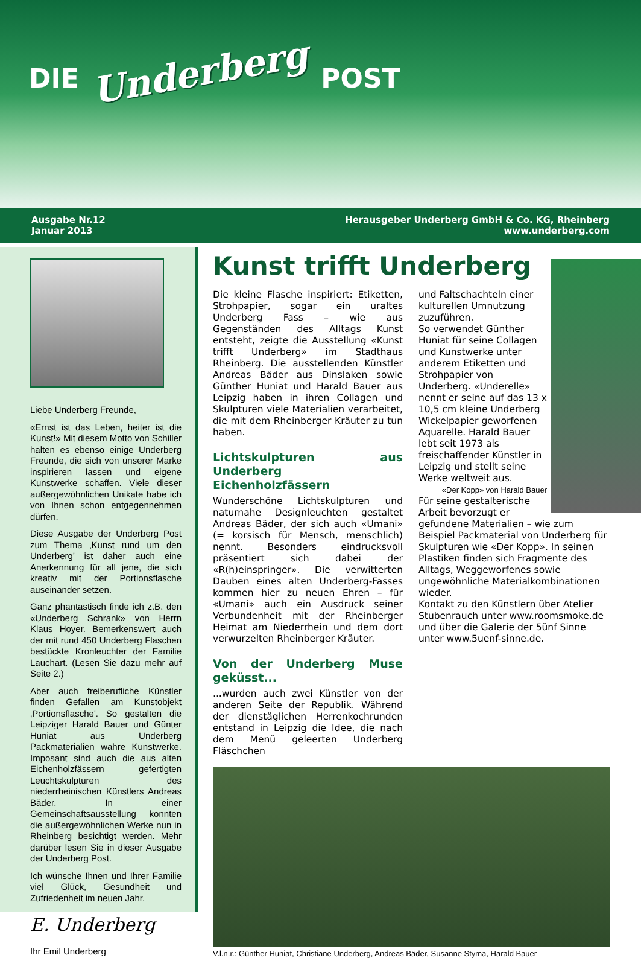DIE Underberg POST
Ausgabe Nr.12
Januar 2013
Herausgeber Underberg GmbH & Co. KG, Rheinberg
www.underberg.com
Liebe Underberg Freunde,
«Ernst ist das Leben, heiter ist die Kunst!» Mit diesem Motto von Schiller halten es ebenso einige Underberg Freunde, die sich von unserer Marke inspirieren lassen und eigene Kunstwerke schaffen. Viele dieser außergewöhnlichen Unikate habe ich von Ihnen schon entgegennehmen dürfen.
Diese Ausgabe der Underberg Post zum Thema ‚Kunst rund um den Underberg' ist daher auch eine Anerkennung für all jene, die sich kreativ mit der Portionsflasche auseinander setzen.
Ganz phantastisch finde ich z.B. den «Underberg Schrank» von Herrn Klaus Hoyer. Bemerkenswert auch der mit rund 450 Underberg Flaschen bestückte Kronleuchter der Familie Lauchart. (Lesen Sie dazu mehr auf Seite 2.)
Aber auch freiberufliche Künstler finden Gefallen am Kunstobjekt ‚Portionsflasche'. So gestalten die Leipziger Harald Bauer und Günter Huniat aus Underberg Packmaterialien wahre Kunstwerke. Imposant sind auch die aus alten Eichenholzfässern gefertigten Leuchtskulpturen des niederrheinischen Künstlers Andreas Bäder. In einer Gemeinschaftsausstellung konnten die außergewöhnlichen Werke nun in Rheinberg besichtigt werden. Mehr darüber lesen Sie in dieser Ausgabe der Underberg Post.
Ich wünsche Ihnen und Ihrer Familie viel Glück, Gesundheit und Zufriedenheit im neuen Jahr.
E. Underberg
Ihr Emil Underberg
Kunst trifft Underberg
Die kleine Flasche inspiriert: Etiketten, Strohpapier, sogar ein uraltes Underberg Fass – wie aus Gegenständen des Alltags Kunst entsteht, zeigte die Ausstellung «Kunst trifft Underberg» im Stadthaus Rheinberg. Die ausstellenden Künstler Andreas Bäder aus Dinslaken sowie Günther Huniat und Harald Bauer aus Leipzig haben in ihren Collagen und Skulpturen viele Materialien verarbeitet, die mit dem Rheinberger Kräuter zu tun haben.
Lichtskulpturen aus Underberg Eichenholzfässern
Wunderschöne Lichtskulpturen und naturnahe Designleuchten gestaltet Andreas Bäder, der sich auch «Umani» (= korsisch für Mensch, menschlich) nennt. Besonders eindrucksvoll präsentiert sich dabei der «R(h)einspringer». Die verwitterten Dauben eines alten Underberg-Fasses kommen hier zu neuen Ehren – für «Umani» auch ein Ausdruck seiner Verbundenheit mit der Rheinberger Heimat am Niederrhein und dem dort verwurzelten Rheinberger Kräuter.
Von der Underberg Muse geküsst...
...wurden auch zwei Künstler von der anderen Seite der Republik. Während der dienstäglichen Herrenkochrunden entstand in Leipzig die Idee, die nach dem Menü geleerten Underberg Fläschchen
und Faltschachteln einer kulturellen Umnutzung zuzuführen.
So verwendet Günther Huniat für seine Collagen und Kunstwerke unter anderem Etiketten und Strohpapier von Underberg. «Underelle» nennt er seine auf das 13 x 10,5 cm kleine Underberg Wickelpapier geworfenen Aquarelle. Harald Bauer lebt seit 1973 als freischaffender Künstler in Leipzig und stellt seine Werke weltweit aus.
«Der Kopp» von Harald Bauer
Für seine gestalterische Arbeit bevorzugt er gefundene Materialien – wie zum Beispiel Packmaterial von Underberg für Skulpturen wie «Der Kopp». In seinen Plastiken finden sich Fragmente des Alltags, Weggeworfenes sowie ungewöhnliche Materialkombinationen wieder.
Kontakt zu den Künstlern über Atelier Stubenrauch unter www.roomsmoke.de und über die Galerie der 5ünf Sinne unter www.5uenf-sinne.de.
V.l.n.r.: Günther Huniat, Christiane Underberg, Andreas Bäder, Susanne Styma, Harald Bauer